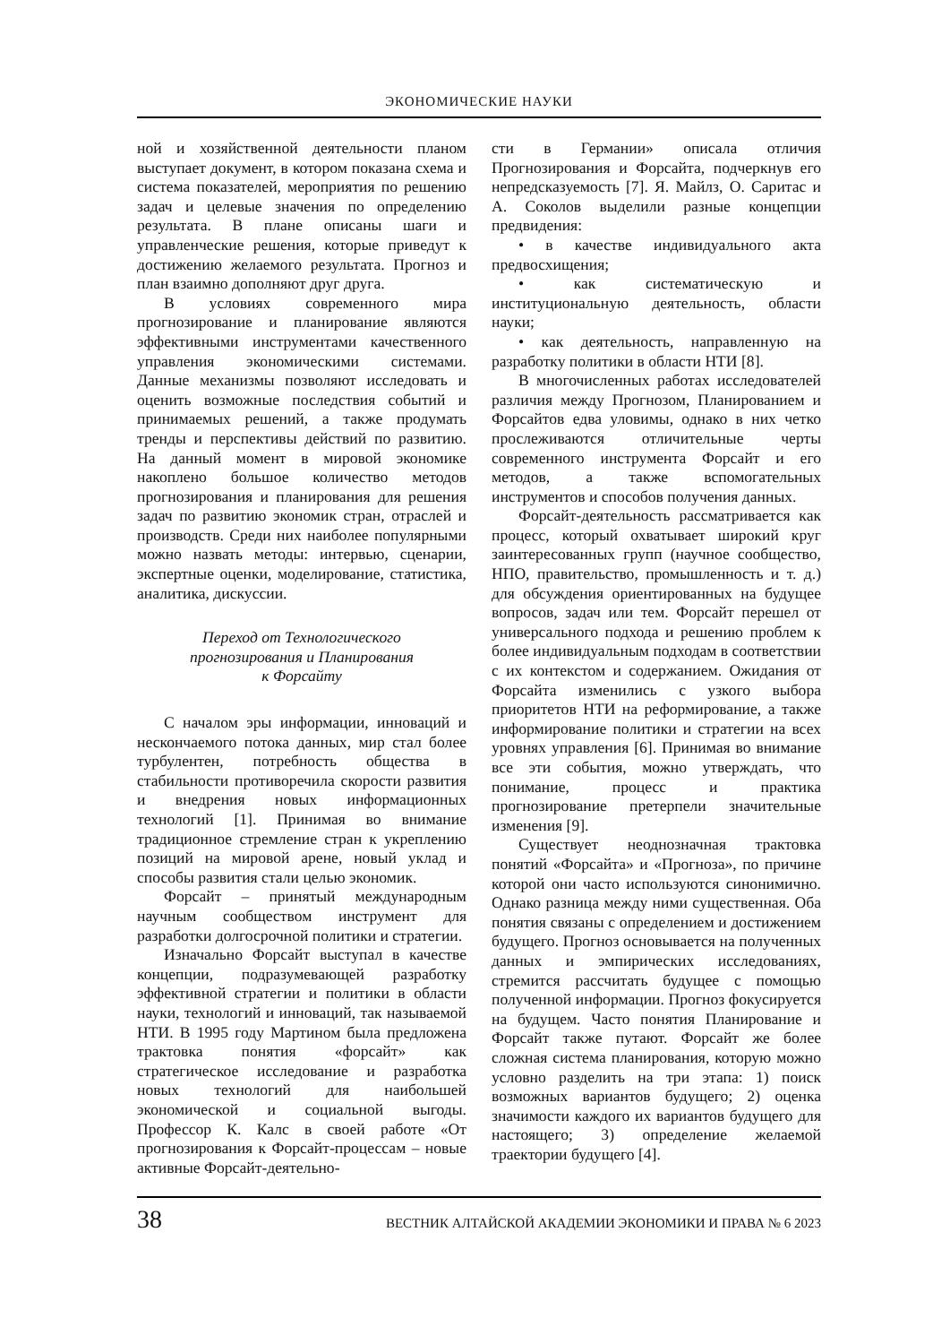ЭКОНОМИЧЕСКИЕ НАУКИ
ной и хозяйственной деятельности планом выступает документ, в котором показана схема и система показателей, мероприятия по решению задач и целевые значения по определению результата. В плане описаны шаги и управленческие решения, которые приведут к достижению желаемого результата. Прогноз и план взаимно дополняют друг друга.
В условиях современного мира прогнозирование и планирование являются эффективными инструментами качественного управления экономическими системами. Данные механизмы позволяют исследовать и оценить возможные последствия событий и принимаемых решений, а также продумать тренды и перспективы действий по развитию. На данный момент в мировой экономике накоплено большое количество методов прогнозирования и планирования для решения задач по развитию экономик стран, отраслей и производств. Среди них наиболее популярными можно назвать методы: интервью, сценарии, экспертные оценки, моделирование, статистика, аналитика, дискуссии.
Переход от Технологического
прогнозирования и Планирования
к Форсайту
С началом эры информации, инноваций и нескончаемого потока данных, мир стал более турбулентен, потребность общества в стабильности противоречила скорости развития и внедрения новых информационных технологий [1]. Принимая во внимание традиционное стремление стран к укреплению позиций на мировой арене, новый уклад и способы развития стали целью экономик.
Форсайт – принятый международным научным сообществом инструмент для разработки долгосрочной политики и стратегии.
Изначально Форсайт выступал в качестве концепции, подразумевающей разработку эффективной стратегии и политики в области науки, технологий и инноваций, так называемой НТИ. В 1995 году Мартином была предложена трактовка понятия «форсайт» как стратегическое исследование и разработка новых технологий для наибольшей экономической и социальной выгоды. Профессор К. Калс в своей работе «От прогнозирования к Форсайт-процессам – новые активные Форсайт-деятельно-
сти в Германии» описала отличия Прогнозирования и Форсайта, подчеркнув его непредсказуемость [7]. Я. Майлз, О. Саритас и А. Соколов выделили разные концепции предвидения:
• в качестве индивидуального акта предвосхищения;
• как систематическую и институциональную деятельность, области науки;
• как деятельность, направленную на разработку политики в области НТИ [8].
В многочисленных работах исследователей различия между Прогнозом, Планированием и Форсайтов едва уловимы, однако в них четко прослеживаются отличительные черты современного инструмента Форсайт и его методов, а также вспомогательных инструментов и способов получения данных.
Форсайт-деятельность рассматривается как процесс, который охватывает широкий круг заинтересованных групп (научное сообщество, НПО, правительство, промышленность и т. д.) для обсуждения ориентированных на будущее вопросов, задач или тем. Форсайт перешел от универсального подхода и решению проблем к более индивидуальным подходам в соответствии с их контекстом и содержанием. Ожидания от Форсайта изменились с узкого выбора приоритетов НТИ на реформирование, а также информирование политики и стратегии на всех уровнях управления [6]. Принимая во внимание все эти события, можно утверждать, что понимание, процесс и практика прогнозирование претерпели значительные изменения [9].
Существует неоднозначная трактовка понятий «Форсайта» и «Прогноза», по причине которой они часто используются синонимично. Однако разница между ними существенная. Оба понятия связаны с определением и достижением будущего. Прогноз основывается на полученных данных и эмпирических исследованиях, стремится рассчитать будущее с помощью полученной информации. Прогноз фокусируется на будущем. Часто понятия Планирование и Форсайт также путают. Форсайт же более сложная система планирования, которую можно условно разделить на три этапа: 1) поиск возможных вариантов будущего; 2) оценка значимости каждого их вариантов будущего для настоящего; 3) определение желаемой траектории будущего [4].
38 ВЕСТНИК АЛТАЙСКОЙ АКАДЕМИИ ЭКОНОМИКИ И ПРАВА № 6 2023